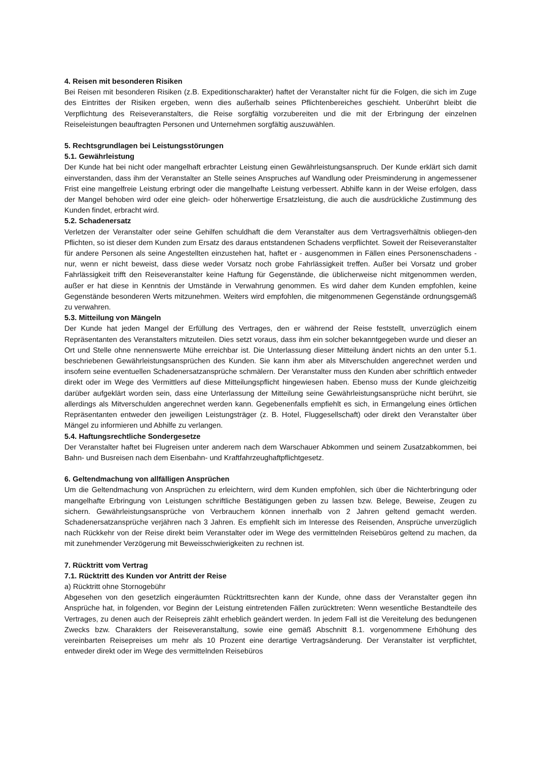4. Reisen mit besonderen Risiken
Bei Reisen mit besonderen Risiken (z.B. Expeditionscharakter) haftet der Veranstalter nicht für die Folgen, die sich im Zuge des Eintrittes der Risiken ergeben, wenn dies außerhalb seines Pflichtenbereiches geschieht. Unberührt bleibt die Verpflichtung des Reiseveranstalters, die Reise sorgfältig vorzubereiten und die mit der Erbringung der einzelnen Reiseleistungen beauftragten Personen und Unternehmen sorgfältig auszuwählen.
5. Rechtsgrundlagen bei Leistungsstörungen
5.1. Gewährleistung
Der Kunde hat bei nicht oder mangelhaft erbrachter Leistung einen Gewährleistungsanspruch. Der Kunde erklärt sich damit einverstanden, dass ihm der Veranstalter an Stelle seines Anspruches auf Wandlung oder Preisminderung in angemessener Frist eine mangelfreie Leistung erbringt oder die mangelhafte Leistung verbessert. Abhilfe kann in der Weise erfolgen, dass der Mangel behoben wird oder eine gleich- oder höherwertige Ersatzleistung, die auch die ausdrückliche Zustimmung des Kunden findet, erbracht wird.
5.2. Schadenersatz
Verletzen der Veranstalter oder seine Gehilfen schuldhaft die dem Veranstalter aus dem Vertragsverhältnis obliegen-den Pflichten, so ist dieser dem Kunden zum Ersatz des daraus entstandenen Schadens verpflichtet. Soweit der Reiseveranstalter für andere Personen als seine Angestellten einzustehen hat, haftet er - ausgenommen in Fällen eines Personenschadens - nur, wenn er nicht beweist, dass diese weder Vorsatz noch grobe Fahrlässigkeit treffen. Außer bei Vorsatz und grober Fahrlässigkeit trifft den Reiseveranstalter keine Haftung für Gegenstände, die üblicherweise nicht mitgenommen werden, außer er hat diese in Kenntnis der Umstände in Verwahrung genommen. Es wird daher dem Kunden empfohlen, keine Gegenstände besonderen Werts mitzunehmen. Weiters wird empfohlen, die mitgenommenen Gegenstände ordnungsgemäß zu verwahren.
5.3. Mitteilung von Mängeln
Der Kunde hat jeden Mangel der Erfüllung des Vertrages, den er während der Reise feststellt, unverzüglich einem Repräsentanten des Veranstalters mitzuteilen. Dies setzt voraus, dass ihm ein solcher bekanntgegeben wurde und dieser an Ort und Stelle ohne nennenswerte Mühe erreichbar ist. Die Unterlassung dieser Mitteilung ändert nichts an den unter 5.1. beschriebenen Gewährleistungsansprüchen des Kunden. Sie kann ihm aber als Mitverschulden angerechnet werden und insofern seine eventuellen Schadenersatzansprüche schmälern. Der Veranstalter muss den Kunden aber schriftlich entweder direkt oder im Wege des Vermittlers auf diese Mitteilungspflicht hingewiesen haben. Ebenso muss der Kunde gleichzeitig darüber aufgeklärt worden sein, dass eine Unterlassung der Mitteilung seine Gewährleistungsansprüche nicht berührt, sie allerdings als Mitverschulden angerechnet werden kann. Gegebenenfalls empfiehlt es sich, in Ermangelung eines örtlichen Repräsentanten entweder den jeweiligen Leistungsträger (z. B. Hotel, Fluggesellschaft) oder direkt den Veranstalter über Mängel zu informieren und Abhilfe zu verlangen.
5.4. Haftungsrechtliche Sondergesetze
Der Veranstalter haftet bei Flugreisen unter anderem nach dem Warschauer Abkommen und seinem Zusatzabkommen, bei Bahn- und Busreisen nach dem Eisenbahn- und Kraftfahrzeughaftpflichtgesetz.
6. Geltendmachung von allfälligen Ansprüchen
Um die Geltendmachung von Ansprüchen zu erleichtern, wird dem Kunden empfohlen, sich über die Nichterbringung oder mangelhafte Erbringung von Leistungen schriftliche Bestätigungen geben zu lassen bzw. Belege, Beweise, Zeugen zu sichern. Gewährleistungsansprüche von Verbrauchern können innerhalb von 2 Jahren geltend gemacht werden. Schadenersatzansprüche verjähren nach 3 Jahren. Es empfiehlt sich im Interesse des Reisenden, Ansprüche unverzüglich nach Rückkehr von der Reise direkt beim Veranstalter oder im Wege des vermittelnden Reisebüros geltend zu machen, da mit zunehmender Verzögerung mit Beweisschwierigkeiten zu rechnen ist.
7. Rücktritt vom Vertrag
7.1. Rücktritt des Kunden vor Antritt der Reise
a) Rücktritt ohne Stornogebühr
Abgesehen von den gesetzlich eingeräumten Rücktrittsrechten kann der Kunde, ohne dass der Veranstalter gegen ihn Ansprüche hat, in folgenden, vor Beginn der Leistung eintretenden Fällen zurücktreten: Wenn wesentliche Bestandteile des Vertrages, zu denen auch der Reisepreis zählt erheblich geändert werden. In jedem Fall ist die Vereitelung des bedungenen Zwecks bzw. Charakters der Reiseveranstaltung, sowie eine gemäß Abschnitt 8.1. vorgenommene Erhöhung des vereinbarten Reisepreises um mehr als 10 Prozent eine derartige Vertragsänderung. Der Veranstalter ist verpflichtet, entweder direkt oder im Wege des vermittelnden Reisebüros